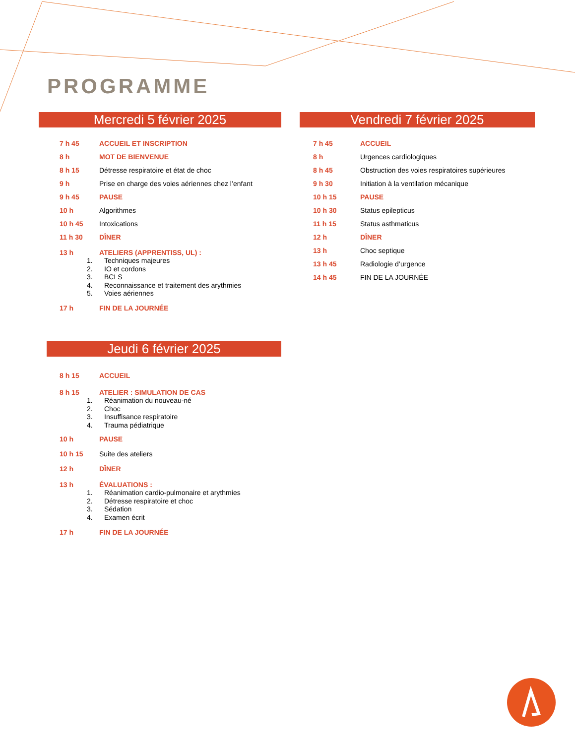PROGRAMME
Mercredi 5 février 2025
7 h 45 ACCUEIL ET INSCRIPTION
8 h MOT DE BIENVENUE
8 h 15 Détresse respiratoire et état de choc
9 h Prise en charge des voies aériennes chez l’enfant
9 h 45 PAUSE
10 h Algorithmes
10 h 45 Intoxications
11 h 30 DÎNER
13 h ATELIERS (APPRENTISS, UL) :
1. Techniques majeures
2. IO et cordons
3. BCLS
4. Reconnaissance et traitement des arythmies
5. Voies aériennes
17 h FIN DE LA JOURNÉE
Vendredi 7 février 2025
7 h 45 ACCUEIL
8 h Urgences cardiologiques
8 h 45 Obstruction des voies respiratoires supérieures
9 h 30 Initiation à la ventilation mécanique
10 h 15 PAUSE
10 h 30 Status epilepticus
11 h 15 Status asthmaticus
12 h DÎNER
13 h Choc septique
13 h 45 Radiologie d’urgence
14 h 45 FIN DE LA JOURNÉE
Jeudi 6 février 2025
8 h 15 ACCUEIL
8 h 15 ATELIER : SIMULATION DE CAS
1. Réanimation du nouveau-né
2. Choc
3. Insuffisance respiratoire
4. Trauma pédiatrique
10 h PAUSE
10 h 15 Suite des ateliers
12 h DÎNER
13 h ÉVALUATIONS :
1. Réanimation cardio-pulmonaire et arythmies
2. Détresse respiratoire et choc
3. Sédation
4. Examen écrit
17 h FIN DE LA JOURNÉE